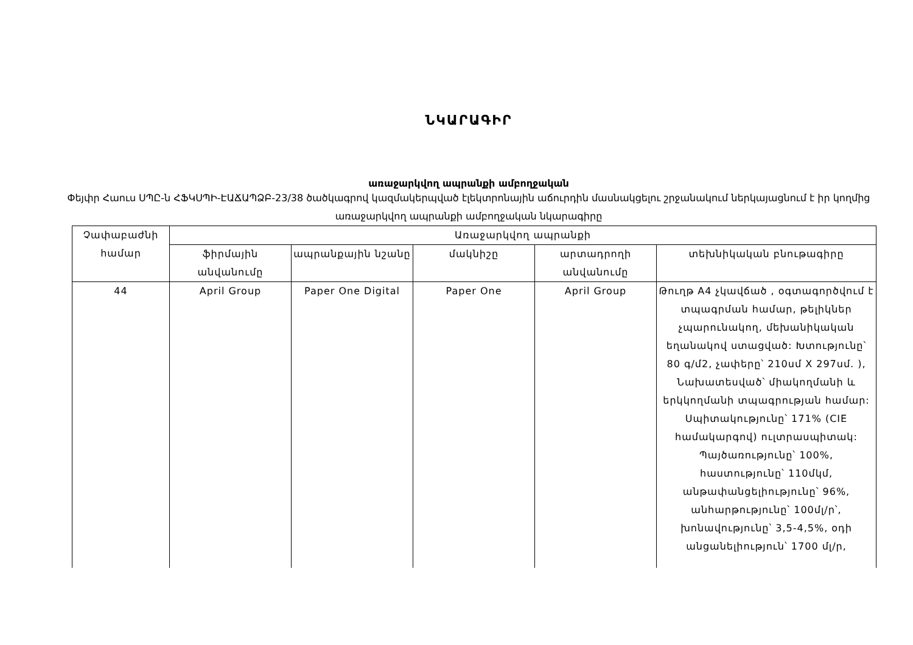ՆԿԱՐԱԳԻՐ
առաջարկվող ապրանքի ամբողջական
Փեյփր Հաուս ՍՊԸ-ն ՀՖԿՍՊԻ-ԷԱՃԱՊՁԲ-23/38 ծածկագրով կազմակերպված էլեկտրոնային աճուրդին մասնակցելու շրջանակում ներկայացնում է իր կողմից առաջարկվող ապրանքի ամբողջական նկարագիրը
| Չափաբաժնի համար | Առաջարկվող ապրանքի | | | | |
| --- | --- | --- | --- | --- | --- |
| | ֆիրմային անվանումը | ապրանքային նշանը | մակնիշը | արտադրողի անվանումը | տեխնիկական բնութագիրը |
| 44 | April Group | Paper One Digital | Paper One | April Group | Թուղթ A4 չկավճած , օգտագործվում է տպագրման համար, թելիկներ չպարունակող, մեխանիկական եղանակով ստացված: Խտությունը՝ 80 գ/մ2, չափերը՝ 210սմ X 297սմ. ), Նախատեսված՝ միակողմանի և երկկողմանի տպագրության համար: Սպիտակությունը՝ 171% (CIE համակարգով) ուլտրասպիտակ: Պայծառությունը՝ 100%, հաստությունը՝ 110մկմ, անթափանցելիությունը՝ 96%, անհարթությունը՝ 100մլ/ր՝, խոնավությունը՝ 3,5-4,5%, օդի անցանելիություն՝ 1700 մլ/ր, |